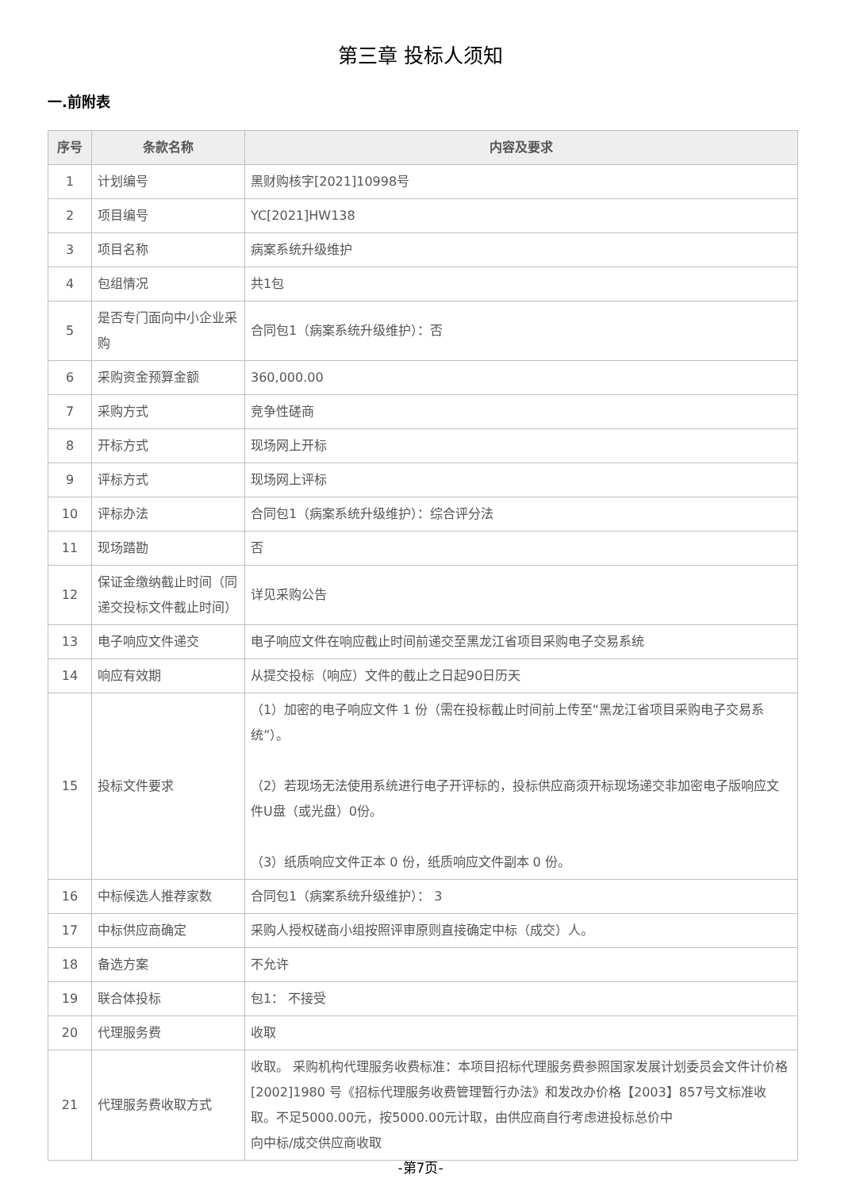第三章 投标人须知
一.前附表
| 序号 | 条款名称 | 内容及要求 |
| --- | --- | --- |
| 1 | 计划编号 | 黑财购核字[2021]10998号 |
| 2 | 项目编号 | YC[2021]HW138 |
| 3 | 项目名称 | 病案系统升级维护 |
| 4 | 包组情况 | 共1包 |
| 5 | 是否专门面向中小企业采购 | 合同包1（病案系统升级维护）：否 |
| 6 | 采购资金预算金额 | 360,000.00 |
| 7 | 采购方式 | 竞争性磋商 |
| 8 | 开标方式 | 现场网上开标 |
| 9 | 评标方式 | 现场网上评标 |
| 10 | 评标办法 | 合同包1（病案系统升级维护）：综合评分法 |
| 11 | 现场踏勘 | 否 |
| 12 | 保证金缴纳截止时间（同递交投标文件截止时间） | 详见采购公告 |
| 13 | 电子响应文件递交 | 电子响应文件在响应截止时间前递交至黑龙江省项目采购电子交易系统 |
| 14 | 响应有效期 | 从提交投标（响应）文件的截止之日起90日历天 |
| 15 | 投标文件要求 | （1）加密的电子响应文件 1 份（需在投标截止时间前上传至“黑龙江省项目采购电子交易系统”）。 （2）若现场无法使用系统进行电子开评标的，投标供应商须开标现场递交非加密电子版响应文件U盘（或光盘）0份。 （3）纸质响应文件正本 0 份，纸质响应文件副本 0 份。 |
| 16 | 中标候选人推荐家数 | 合同包1（病案系统升级维护）： 3 |
| 17 | 中标供应商确定 | 采购人授权磋商小组按照评审原则直接确定中标（成交）人。 |
| 18 | 备选方案 | 不允许 |
| 19 | 联合体投标 | 包1： 不接受 |
| 20 | 代理服务费 | 收取 |
| 21 | 代理服务费收取方式 | 收取。 采购机构代理服务收费标准：本项目招标代理服务费参照国家发展计划委员会文件计价格[2002]1980 号《招标代理服务收费管理暂行办法》和发改办价格【2003】857号文标准收取。不足5000.00元，按5000.00元计取，由供应商自行考虑进投标总价中 向中标/成交供应商收取 |
-第7页-